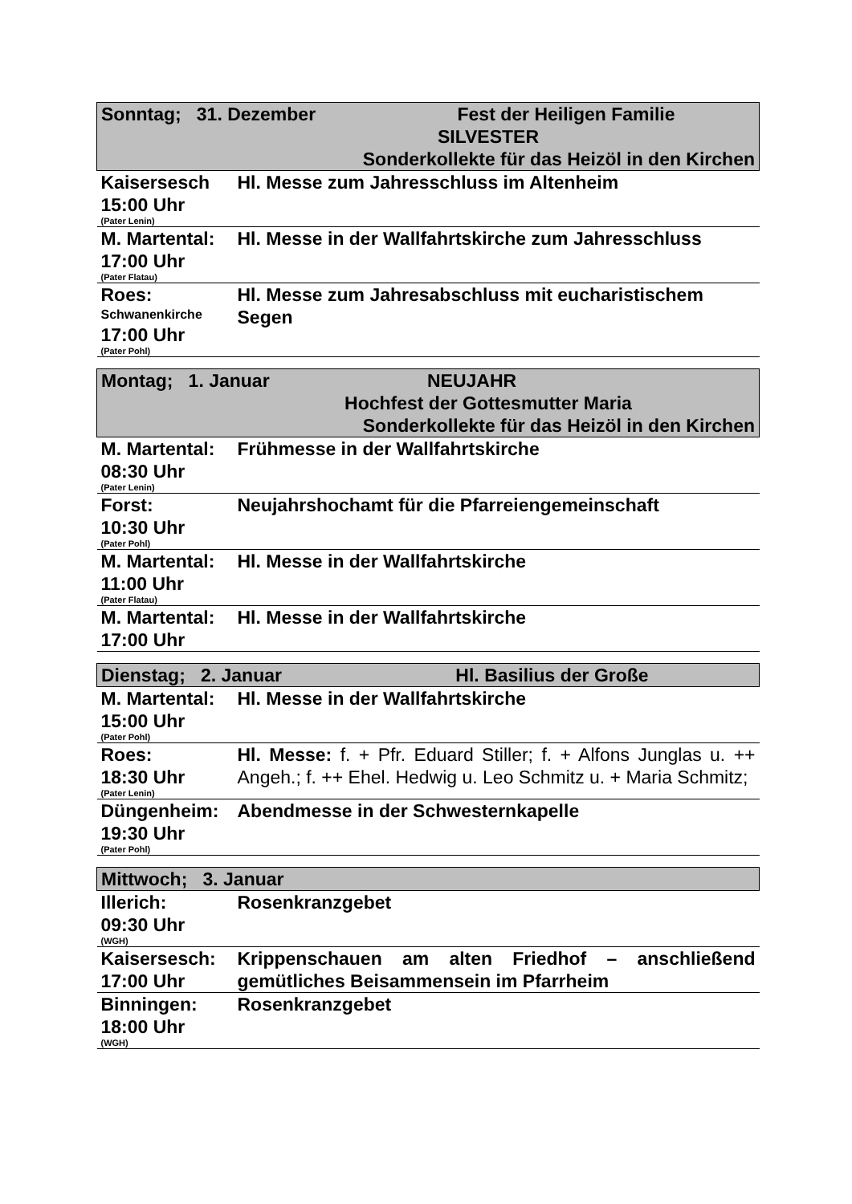| Sonntag; 31. Dezember Fest der Heiligen Familie SILVESTER Sonderkollekte für das Heizöl in den Kirchen | |
| Kaisersesch 15:00 Uhr (Pater Lenin) | Hl. Messe zum Jahresschluss im Altenheim |
| M. Martental: 17:00 Uhr (Pater Flatau) | Hl. Messe in der Wallfahrtskirche zum Jahresschluss |
| Roes: Schwanenkirche 17:00 Uhr (Pater Pohl) | Hl. Messe zum Jahresabschluss mit eucharistischem Segen |
| Montag; 1. Januar NEUJAHR Hochfest der Gottesmutter Maria Sonderkollekte für das Heizöl in den Kirchen | |
| M. Martental: 08:30 Uhr (Pater Lenin) | Frühmesse in der Wallfahrtskirche |
| Forst: 10:30 Uhr (Pater Pohl) | Neujahrshochamt für die Pfarreiengemeinschaft |
| M. Martental: 11:00 Uhr (Pater Flatau) | Hl. Messe in der Wallfahrtskirche |
| M. Martental: 17:00 Uhr | Hl. Messe in der Wallfahrtskirche |
| Dienstag; 2. Januar Hl. Basilius der Große | |
| M. Martental: 15:00 Uhr (Pater Pohl) | Hl. Messe in der Wallfahrtskirche |
| Roes: 18:30 Uhr (Pater Lenin) | Hl. Messe: f. + Pfr. Eduard Stiller; f. + Alfons Junglas u. ++ Angeh.; f. ++ Ehel. Hedwig u. Leo Schmitz u. + Maria Schmitz; |
| Düngenheim: 19:30 Uhr (Pater Pohl) | Abendmesse in der Schwesternkapelle |
| Mittwoch; 3. Januar | |
| Illerich: 09:30 Uhr (WGH) | Rosenkranzgebet |
| Kaisersesch: 17:00 Uhr | Krippenschauen am alten Friedhof – anschließend gemütliches Beisammensein im Pfarrheim |
| Binningen: 18:00 Uhr (WGH) | Rosenkranzgebet |